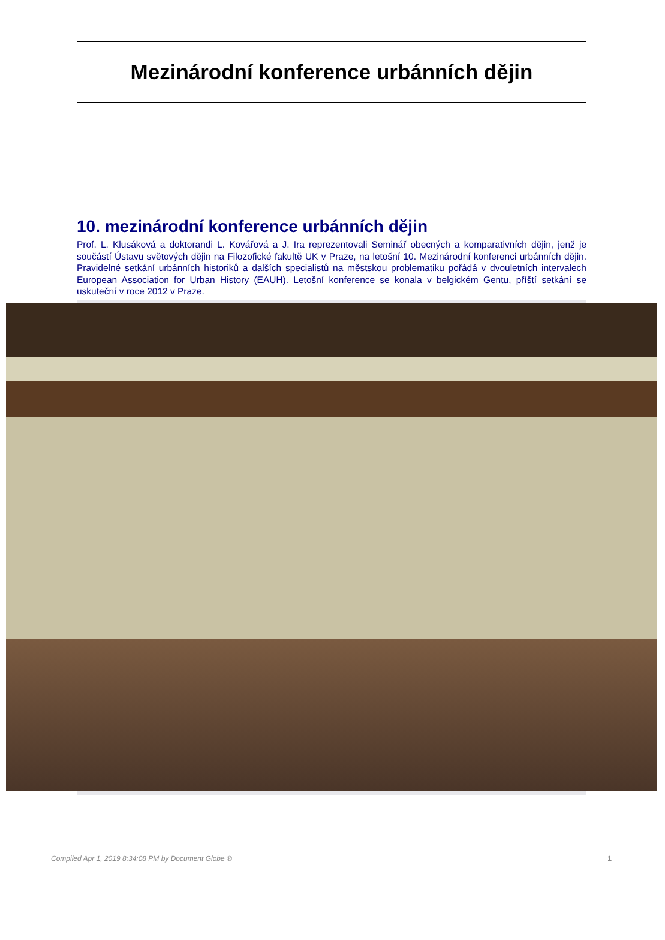Mezinárodní konference urbánních dějin
10. mezinárodní konference urbánních dějin
Prof. L. Klusáková a doktorandi L. Kovářová a J. Ira reprezentovali Seminář obecných a komparativních dějin, jenž je součástí Ústavu světových dějin na Filozofické fakultě UK v Praze, na letošní 10. Mezinárodní konferenci urbánních dějin. Pravidelné setkání urbánních historiků a dalších specialistů na městskou problematiku pořádá v dvouletních intervalech European Association for Urban History (EAUH). Letošní konference se konala v belgickém Gentu, příští setkání se uskuteční v roce 2012 v Praze.
Compiled Apr 1, 2019 8:34:08 PM by Document Globe ® 1